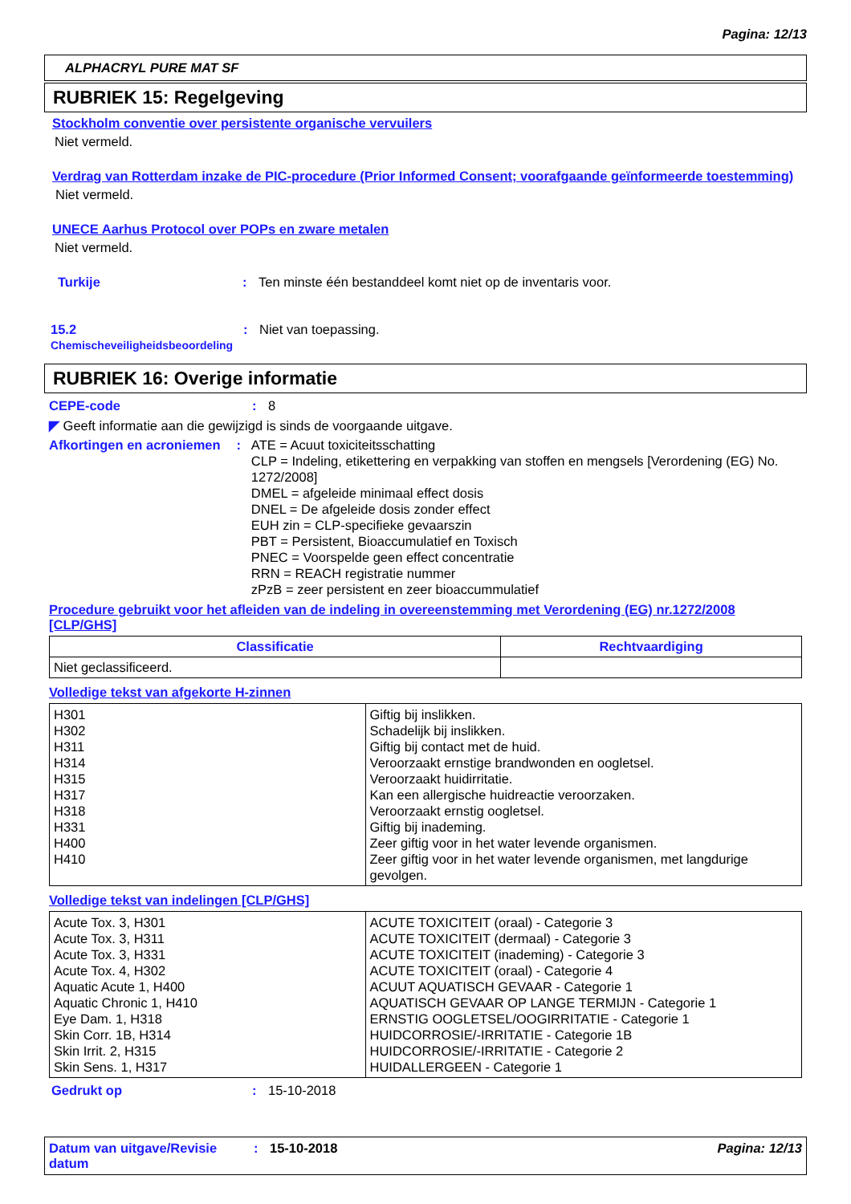Pagina: 12/13
ALPHACRYL PURE MAT SF
RUBRIEK 15: Regelgeving
Stockholm conventie over persistente organische vervuilers
Niet vermeld.
Verdrag van Rotterdam inzake de PIC-procedure (Prior Informed Consent; voorafgaande geïnformeerde toestemming)
Niet vermeld.
UNECE Aarhus Protocol over POPs en zware metalen
Niet vermeld.
Turkije : Ten minste één bestanddeel komt niet op de inventaris voor.
15.2
Chemischeveiligheidsbeoordeling
: Niet van toepassing.
RUBRIEK 16: Overige informatie
CEPE-code : 8
◤ Geeft informatie aan die gewijzigd is sinds de voorgaande uitgave.
Afkortingen en acroniemen : ATE = Acuut toxiciteitsschatting
CLP = Indeling, etikettering en verpakking van stoffen en mengsels [Verordening (EG) No. 1272/2008]
DMEL = afgeleide minimaal effect dosis
DNEL = De afgeleide dosis zonder effect
EUH zin = CLP-specifieke gevaarszin
PBT = Persistent, Bioaccumulatief en Toxisch
PNEC = Voorspelde geen effect concentratie
RRN = REACH registratie nummer
zPzB = zeer persistent en zeer bioaccummulatief
Procedure gebruikt voor het afleiden van de indeling in overeenstemming met Verordening (EG) nr.1272/2008 [CLP/GHS]
| Classificatie | Rechtvaardiging |
| --- | --- |
| Niet geclassificeerd. | |
Volledige tekst van afgekorte H-zinnen
| H301 H302 H311 H314 H315 H317 H318 H331 H400 H410 | Giftig bij inslikken. Schadelijk bij inslikken. Giftig bij contact met de huid. Veroorzaakt ernstige brandwonden en oogletsel. Veroorzaakt huidirritatie. Kan een allergische huidreactie veroorzaken. Veroorzaakt ernstig oogletsel. Giftig bij inademing. Zeer giftig voor in het water levende organismen. Zeer giftig voor in het water levende organismen, met langdurige gevolgen. |
Volledige tekst van indelingen [CLP/GHS]
| Acute Tox. 3, H301 Acute Tox. 3, H311 Acute Tox. 3, H331 Acute Tox. 4, H302 Aquatic Acute 1, H400 Aquatic Chronic 1, H410 Eye Dam. 1, H318 Skin Corr. 1B, H314 Skin Irrit. 2, H315 Skin Sens. 1, H317 | ACUTE TOXICITEIT (oraal) - Categorie 3 ACUTE TOXICITEIT (dermaal) - Categorie 3 ACUTE TOXICITEIT (inademing) - Categorie 3 ACUTE TOXICITEIT (oraal) - Categorie 4 ACUUT AQUATISCH GEVAAR - Categorie 1 AQUATISCH GEVAAR OP LANGE TERMIJN - Categorie 1 ERNSTIG OOGLETSEL/OOGIRRITATIE - Categorie 1 HUIDCORROSIE/-IRRITATIE - Categorie 1B HUIDCORROSIE/-IRRITATIE - Categorie 2 HUIDALLERGEEN - Categorie 1 |
Gedrukt op : 15-10-2018
Datum van uitgave/Revisie datum
: 15-10-2018 Pagina: 12/13